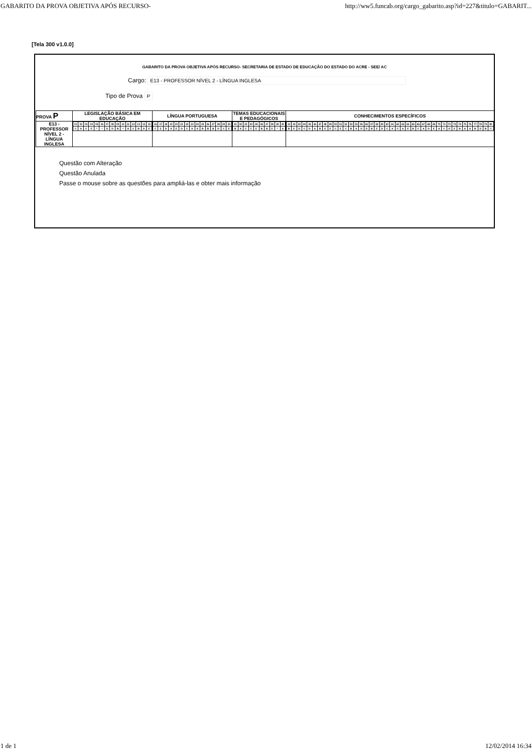GABARITO DA PROVA OBJETIVA APÓS RECURSO- http://ww5.funcab.org/cargo_gabarito.asp?id=227&titulo=GABARIT...
[Tela 300 v1.0.0]
GABARITO DA PROVA OBJETIVA APÓS RECURSO- SECRETARIA DE ESTADO DE EDUCAÇÃO DO ESTADO DO ACRE - SEE/ AC
Cargo: E13 - PROFESSOR NÍVEL 2 - LÍNGUA INGLESA
Tipo de Prova P
| PROVA P | LEGISLAÇÃO BÁSICA EM EDUCAÇÃO | LÍNGUA PORTUGUESA | TEMAS EDUCACIONAIS E PEDAGÓGICOS | CONHECIMENTOS ESPECÍFICOS |
| --- | --- | --- | --- | --- |
| E13 - PROFESSOR NÍVEL 2 - LÍNGUA INGLESA | / 01 / 02 / 03 / 04 / 05 / 06 / 07 / 08 / 09 / 10 / 11 / 12 / 13 / 14 / 15 / / C / A / C / E / * / * / D / D / B / * / A / C / B / D / E / | / 16 / 17 / 18 / 19 / 20 / 21 / 22 / 23 / 24 / 25 / 26 / 27 / 28 / 29 / 30 / / C / E / D / A / E / D / C / A / A / B / B / B / D / C / E / | / 31 / 32 / 33 / 34 / 35 / 36 / 37 / 38 / 39 / 40 / / B / A / C / C / E / B / B / E / * / A / | / 41 / 42 / 43 / 44 / 45 / 46 / 47 / 48 / 49 / 50 / 51 / 52 / 53 / 54 / 55 / 56 / 57 / 58 / 59 / 60 / 61 / 62 / 63 / 64 / 65 / 66 / 67 / 68 / 69 / 70 / 71 / 72 / 73 / 74 / 75 / 76 / 77 / 78 / 79 / 80 / / B / E / D / C / D / A / B / E / E / C / E / C / B / A / D / D / B / E / D / C / A / C / A / E / B / C / A / D / E / A / C / D / E / B / A / A / B / D / B / C / |
Questão com Alteração
Questão Anulada
Passe o mouse sobre as questões para ampliá-las e obter mais informação
1 de 1 12/02/2014 16:34